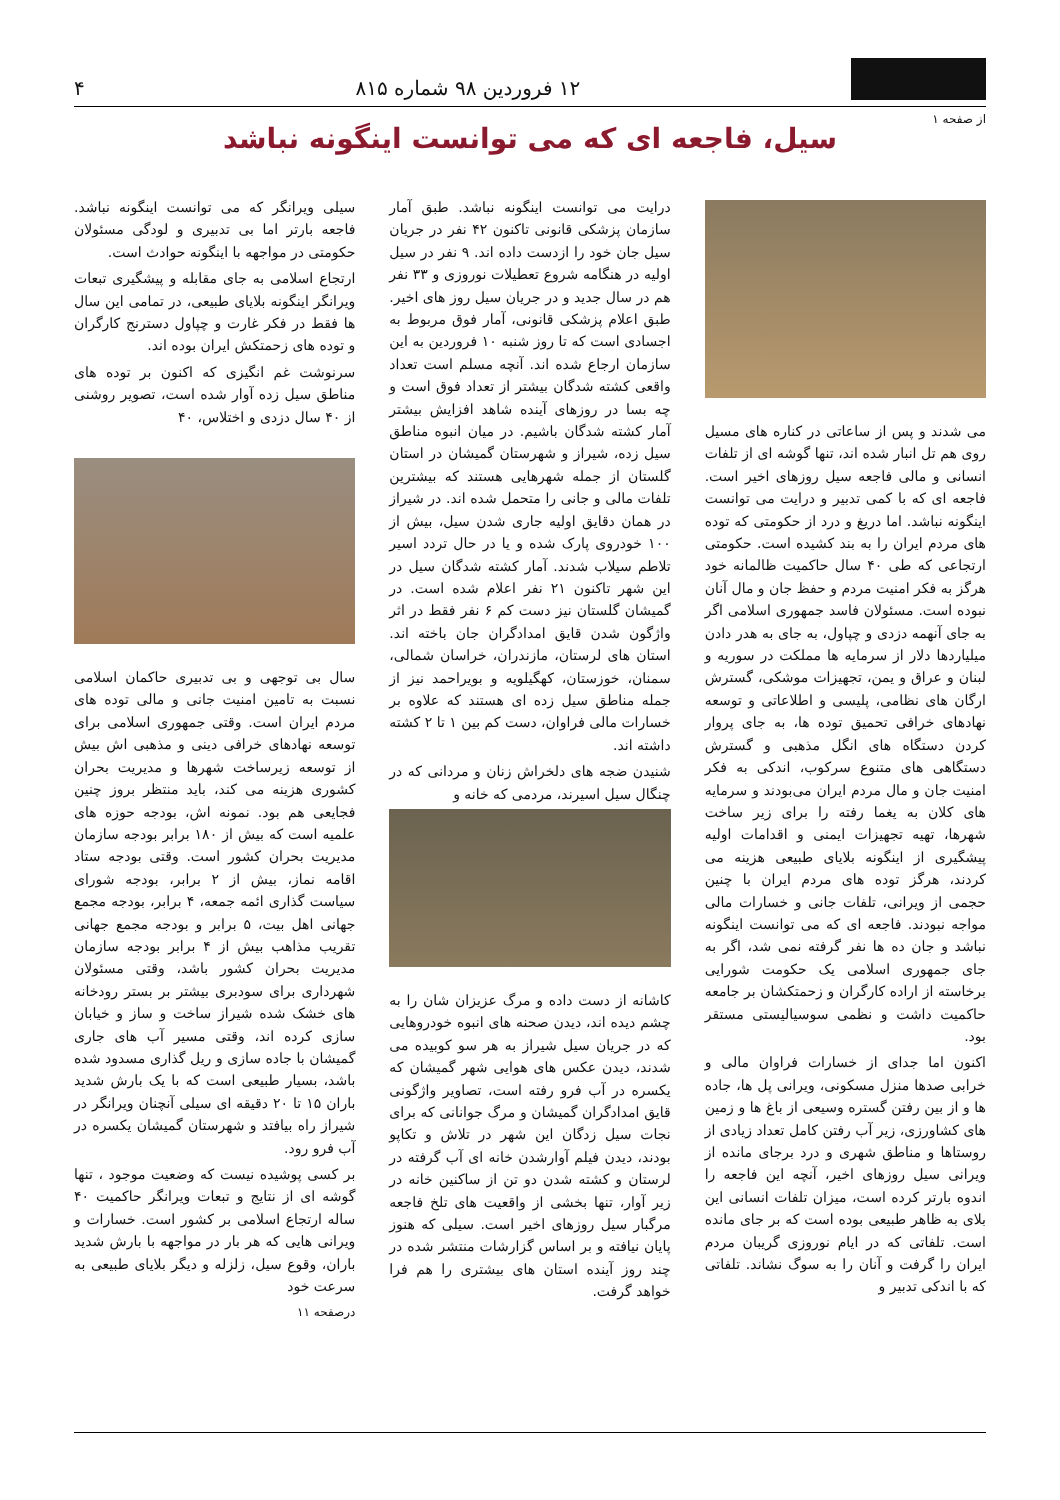۱۲ فروردین ۹۸ شماره ۸۱۵
۴
از صفحه ۱
سیل، فاجعه ای که می توانست اینگونه نباشد
می شدند و پس از ساعاتی در کناره های مسیل روی هم تل انبار شده اند، تنها گوشه ای از تلفات انسانی و مالی فاجعه سیل روزهای اخیر است. فاجعه ای که با کمی تدبیر و درایت می توانست اینگونه نباشد. اما دریغ و درد از حکومتی که توده های مردم ایران را به بند کشیده است. حکومتی ارتجاعی که طی ۴۰ سال حاکمیت ظالمانه خود هرگز به فکر امنیت مردم و حفظ جان و مال آنان نبوده است. مسئولان فاسد جمهوری اسلامی اگر به جای آنهمه دزدی و چپاول، به جای به هدر دادن میلیاردها دلار از سرمایه ها مملکت در سوریه و لبنان و عراق و یمن، تجهیزات موشکی، گسترش ارگان های نظامی، پلیسی و اطلاعاتی و توسعه نهادهای خرافی تحمیق توده ها، به جای پروار کردن دستگاه های انگل مذهبی و گسترش دستگاهی های متنوع سرکوب، اندکی به فکر امنیت جان و مال مردم ایران می‌بودند و سرمایه های کلان به یغما رفته را برای زیر ساخت شهرها، تهیه تجهیزات ایمنی و اقدامات اولیه پیشگیری از اینگونه بلایای طبیعی هزینه می کردند، هرگز توده های مردم ایران با چنین حجمی از ویرانی، تلفات جانی و خسارات مالی مواجه نبودند. فاجعه ای که می توانست اینگونه نباشد و جان ده ها نفر گرفته نمی شد، اگر به جای جمهوری اسلامی یک حکومت شورایی برخاسته از اراده کارگران و زحمتکشان بر جامعه حاکمیت داشت و نظمی سوسیالیستی مستقر بود.
اکنون اما جدای از خسارات فراوان مالی و خرابی صدها منزل مسکونی، ویرانی پل ها، جاده ها و از بین رفتن گستره وسیعی از باغ ها و زمین های کشاورزی، زیر آب رفتن کامل تعداد زیادی از روستاها و مناطق شهری و درد برجای مانده از ویرانی سیل روزهای اخیر، آنچه این فاجعه را اندوه بارتر کرده است، میزان تلفات انسانی این بلای به ظاهر طبیعی بوده است که بر جای مانده است. تلفاتی که در ایام نوروزی گریبان مردم ایران را گرفت و آنان را به سوگ نشاند. تلفاتی که با اندکی تدبیر و
درایت می توانست اینگونه نباشد. طبق آمار سازمان پزشکی قانونی تاکنون ۴۲ نفر در جریان سیل جان خود را ازدست داده اند. ۹ نفر در سیل اولیه در هنگامه شروع تعطیلات نوروزی و ۳۳ نفر هم در سال جدید و در جریان سیل روز های اخیر. طبق اعلام پزشکی قانونی، آمار فوق مربوط به اجسادی است که تا روز شنبه ۱۰ فروردین به این سازمان ارجاع شده اند. آنچه مسلم است تعداد واقعی کشته شدگان بیشتر از تعداد فوق است و چه بسا در روزهای آینده شاهد افزایش بیشتر آمار کشته شدگان باشیم. در میان انبوه مناطق سیل زده، شیراز و شهرستان گمیشان در استان گلستان از جمله شهرهایی هستند که بیشترین تلفات مالی و جانی را متحمل شده اند. در شیراز در همان دقایق اولیه جاری شدن سیل، بیش از ۱۰۰ خودروی پارک شده و یا در حال تردد اسیر تلاطم سیلاب شدند. آمار کشته شدگان سیل در این شهر تاکنون ۲۱ نفر اعلام شده است. در گمیشان گلستان نیز دست کم ۶ نفر فقط در اثر واژگون شدن قایق امدادگران جان باخته اند. استان های لرستان، مازندران، خراسان شمالی، سمنان، خوزستان، کهگیلویه و بویراحمد نیز از جمله مناطق سیل زده ای هستند که علاوه بر خسارات مالی فراوان، دست کم بین ۱ تا ۲ کشته داشته اند.
شنیدن ضجه های دلخراش زنان و مردانی که در چنگال سیل اسیرند، مردمی که خانه و
کاشانه از دست داده و مرگ عزیزان شان را به چشم دیده اند، دیدن صحنه های انبوه خودروهایی که در جریان سیل شیراز به هر سو کوبیده می شدند، دیدن عکس های هوایی شهر گمیشان که یکسره در آب فرو رفته است، تصاویر واژگونی قایق امدادگران گمیشان و مرگ جوانانی که برای نجات سیل زدگان این شهر در تلاش و تکاپو بودند، دیدن فیلم آوارشدن خانه ای آب گرفته در لرستان و کشته شدن دو تن از ساکنین خانه در زیر آوار، تنها بخشی از واقعیت های تلخ فاجعه مرگبار سیل روزهای اخیر است. سیلی که هنوز پایان نیافته و بر اساس گزارشات منتشر شده در چند روز آینده استان های بیشتری را هم فرا خواهد گرفت.
سیلی ویرانگر که می توانست اینگونه نباشد. فاجعه بارتر اما بی تدبیری و لودگی مسئولان حکومتی در مواجهه با اینگونه حوادث است.
ارتجاع اسلامی به جای مقابله و پیشگیری تبعات ویرانگر اینگونه بلایای طبیعی، در تمامی این سال ها فقط در فکر غارت و چپاول دسترنج کارگران و توده های زحمتکش ایران بوده اند.
سرنوشت غم انگیزی که اکنون بر توده های مناطق سیل زده آوار شده است، تصویر روشنی از ۴۰ سال دزدی و اختلاس، ۴۰
سال بی توجهی و بی تدبیری حاکمان اسلامی نسبت به تامین امنیت جانی و مالی توده های مردم ایران است. وقتی جمهوری اسلامی برای توسعه نهادهای خرافی دینی و مذهبی اش بیش از توسعه زیرساخت شهرها و مدیریت بحران کشوری هزینه می کند، باید منتظر بروز چنین فجایعی هم بود. نمونه اش، بودجه حوزه های علمیه است که بیش از ۱۸۰ برابر بودجه سازمان مدیریت بحران کشور است. وقتی بودجه ستاد اقامه نماز، بیش از ۲ برابر، بودجه شورای سیاست گذاری ائمه جمعه، ۴ برابر، بودجه مجمع جهانی اهل بیت، ۵ برابر و بودجه مجمع جهانی تقریب مذاهب بیش از ۴ برابر بودجه سازمان مدیریت بحران کشور باشد، وقتی مسئولان شهرداری برای سودبری بیشتر بر بستر رودخانه های خشک شده شیراز ساخت و ساز و خیابان سازی کرده اند، وقتی مسیر آب های جاری گمیشان با جاده سازی و ریل گذاری مسدود شده باشد، بسیار طبیعی است که با یک بارش شدید باران ۱۵ تا ۲۰ دقیقه ای سیلی آنچنان ویرانگر در شیراز راه بیافتد و شهرستان گمیشان یکسره در آب فرو رود.
بر کسی پوشیده نیست که وضعیت موجود ، تنها گوشه ای از نتایج و تبعات ویرانگر حاکمیت ۴۰ ساله ارتجاع اسلامی بر کشور است. خسارات و ویرانی هایی که هر بار در مواجهه با بارش شدید باران، وقوع سیل، زلزله و دیگر بلایای طبیعی به سرعت خود
درصفحه ۱۱